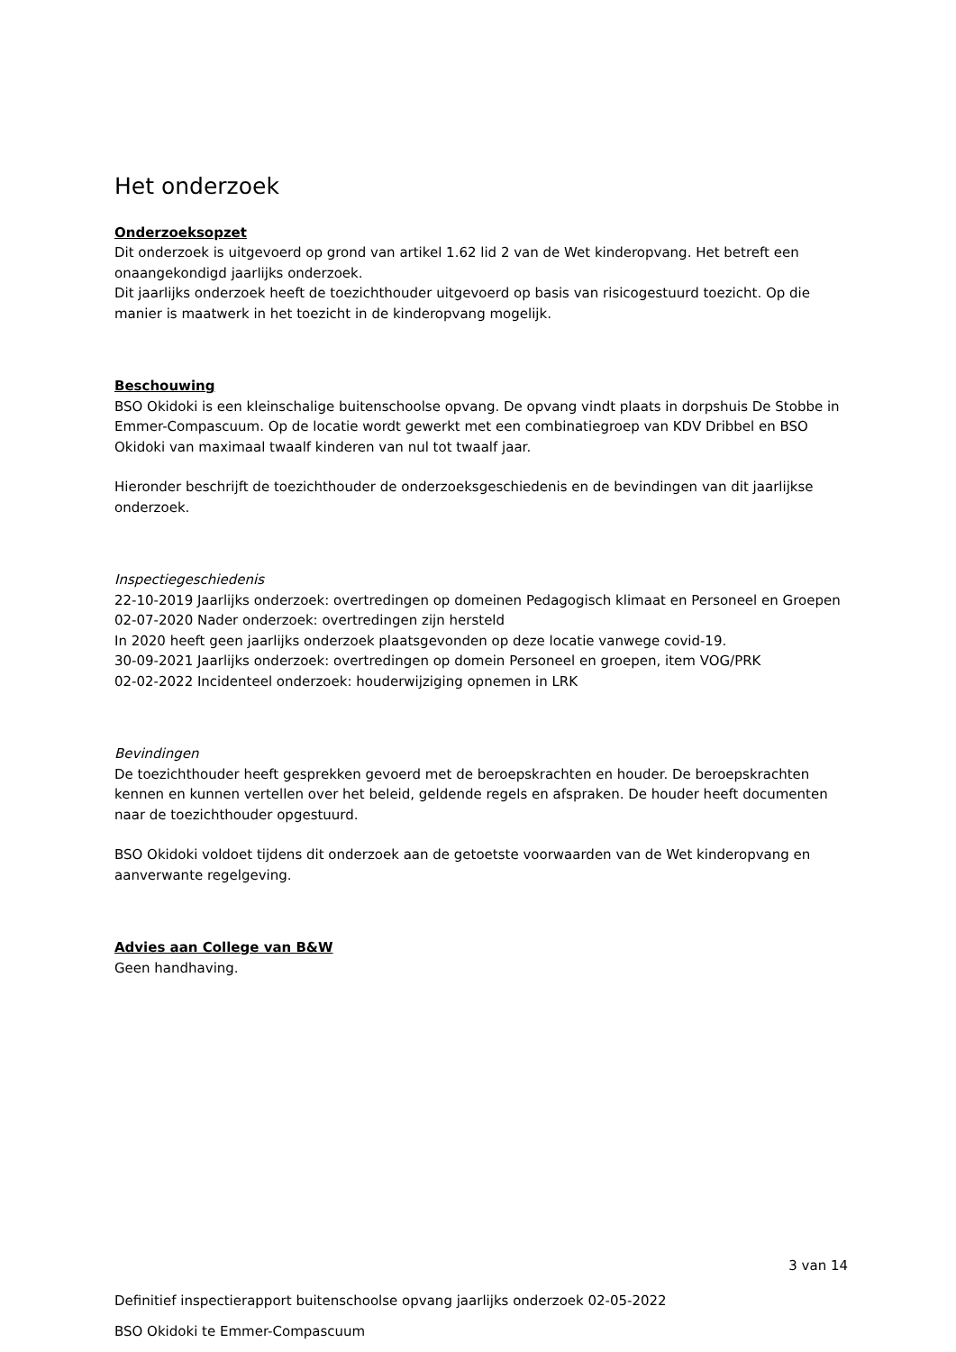Het onderzoek
Onderzoeksopzet
Dit onderzoek is uitgevoerd op grond van artikel 1.62 lid 2 van de Wet kinderopvang. Het betreft een onaangekondigd jaarlijks onderzoek.
Dit jaarlijks onderzoek heeft de toezichthouder uitgevoerd op basis van risicogestuurd toezicht. Op die manier is maatwerk in het toezicht in de kinderopvang mogelijk.
Beschouwing
BSO Okidoki is een kleinschalige buitenschoolse opvang. De opvang vindt plaats in dorpshuis De Stobbe in Emmer-Compascuum. Op de locatie wordt gewerkt met een combinatiegroep van KDV Dribbel en BSO Okidoki van maximaal twaalf kinderen van nul tot twaalf jaar.
Hieronder beschrijft de toezichthouder de onderzoeksgeschiedenis en de bevindingen van dit jaarlijkse onderzoek.
Inspectiegeschiedenis
22-10-2019 Jaarlijks onderzoek: overtredingen op domeinen Pedagogisch klimaat en Personeel en Groepen
02-07-2020 Nader onderzoek: overtredingen zijn hersteld
In 2020 heeft geen jaarlijks onderzoek plaatsgevonden op deze locatie vanwege covid-19.
30-09-2021 Jaarlijks onderzoek: overtredingen op domein Personeel en groepen, item VOG/PRK
02-02-2022 Incidenteel onderzoek: houderwijziging opnemen in LRK
Bevindingen
De toezichthouder heeft gesprekken gevoerd met de beroepskrachten en houder. De beroepskrachten kennen en kunnen vertellen over het beleid, geldende regels en afspraken. De houder heeft documenten naar de toezichthouder opgestuurd.
BSO Okidoki voldoet tijdens dit onderzoek aan de getoetste voorwaarden van de Wet kinderopvang en aanverwante regelgeving.
Advies aan College van B&W
Geen handhaving.
3 van 14
Definitief inspectierapport buitenschoolse opvang jaarlijks onderzoek 02-05-2022
BSO Okidoki te Emmer-Compascuum